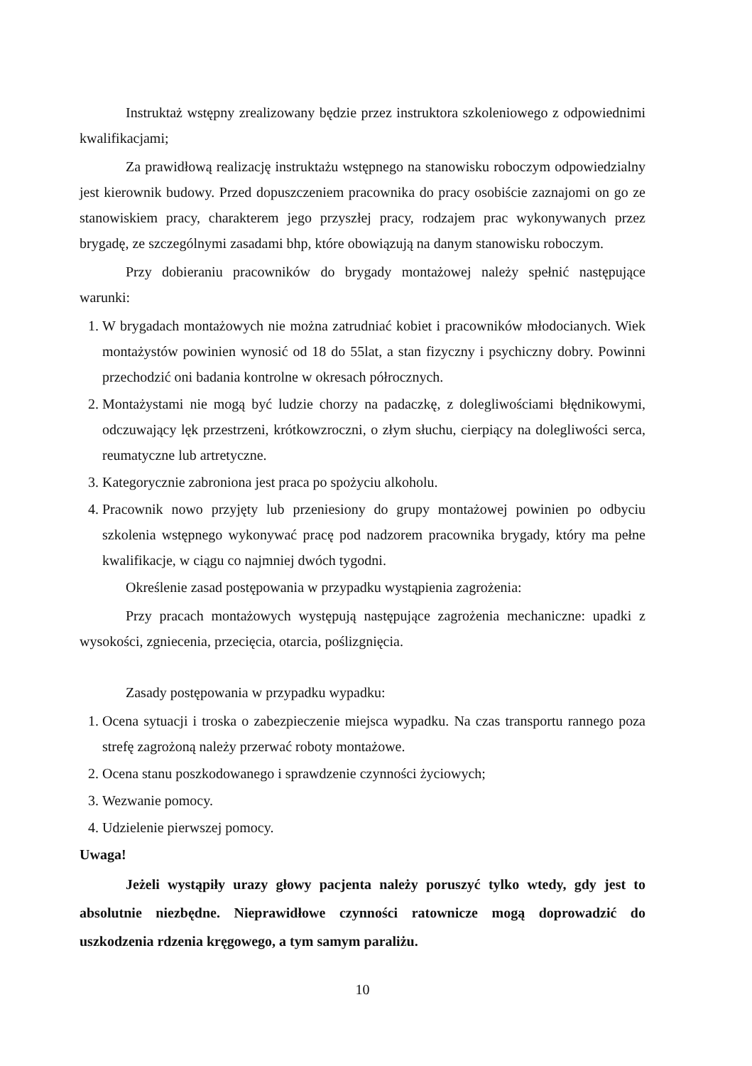Instruktaż wstępny zrealizowany będzie przez instruktora szkoleniowego z odpowiednimi kwalifikacjami;
Za prawidłową realizację instruktażu wstępnego na stanowisku roboczym odpowiedzialny jest kierownik budowy. Przed dopuszczeniem pracownika do pracy osobiście zaznajomi on go ze stanowiskiem pracy, charakterem jego przyszłej pracy, rodzajem prac wykonywanych przez brygadę, ze szczególnymi zasadami bhp, które obowiązują na danym stanowisku roboczym.
Przy dobieraniu pracowników do brygady montażowej należy spełnić następujące warunki:
1. W brygadach montażowych nie można zatrudniać kobiet i pracowników młodocianych. Wiek montażystów powinien wynosić od 18 do 55lat, a stan fizyczny i psychiczny dobry. Powinni przechodzić oni badania kontrolne w okresach półrocznych.
2. Montażystami nie mogą być ludzie chorzy na padaczkę, z dolegliwościami błędnikowymi, odczuwający lęk przestrzeni, krótkowzroczni, o złym słuchu, cierpiący na dolegliwości serca, reumatyczne lub artretyczne.
3. Kategorycznie zabroniona jest praca po spożyciu alkoholu.
4. Pracownik nowo przyjęty lub przeniesiony do grupy montażowej powinien po odbyciu szkolenia wstępnego wykonywać pracę pod nadzorem pracownika brygady, który ma pełne kwalifikacje, w ciągu co najmniej dwóch tygodni.
Określenie zasad postępowania w przypadku wystąpienia zagrożenia:
Przy pracach montażowych występują następujące zagrożenia mechaniczne: upadki z wysokości, zgniecenia, przecięcia, otarcia, poślizgnięcia.
Zasady postępowania w przypadku wypadku:
1. Ocena sytuacji i troska o zabezpieczenie miejsca wypadku. Na czas transportu rannego poza strefę zagrożoną należy przerwać roboty montażowe.
2. Ocena stanu poszkodowanego i sprawdzenie czynności życiowych;
3. Wezwanie pomocy.
4. Udzielenie pierwszej pomocy.
Uwaga!
Jeżeli wystąpiły urazy głowy pacjenta należy poruszyć tylko wtedy, gdy jest to absolutnie niezbędne. Nieprawidłowe czynności ratownicze mogą doprowadzić do uszkodzenia rdzenia kręgowego, a tym samym paraliżu.
10